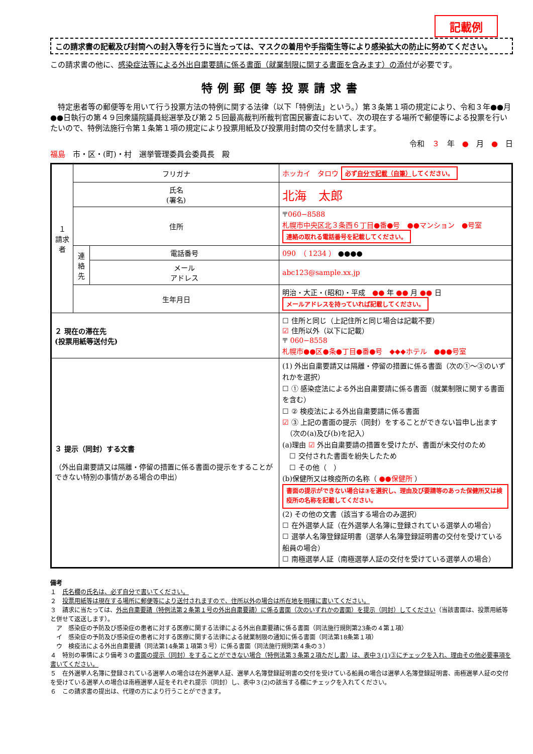記載例
この請求書の記載及び封筒への封入等を行うに当たっては、マスクの着用や手指衛生等により感染拡大の防止に努めてください。
この請求書の他に、感染症法等による外出自粛要請に係る書面（就業制限に関する書面を含みます）の添付が必要です。
特例郵便等投票請求書
　特定患者等の郵便等を用いて行う投票方法の特例に関する法律（以下「特例法」という。）第３条第１項の規定により、令和３年●●月●●日執行の第４９回衆議院議員総選挙及び第２５回最高裁判所裁判官国民審査において、次の現在する場所で郵便等による投票を行いたいので、特例法施行令第１条第１項の規定により投票用紙及び投票用封筒の交付を請求します。
令和　３　年　●　月　●　日
福島　市・区・(町)・村　選挙管理委員会委員長　殿
| １ 請求者 | フリガナ | | ホッカイ タロウ 必ず 自分で記載（自筆） してください。 |
| | 氏名 (署名) | | 北海 太郎 |
| | 住所 | | 〒 060−8588 札幌市中央区北３条西６丁目●番●号 ●●マンション ●号室 連絡の取れる電話番号を記載してください。 |
| | 連絡先 | 電話番号 | 090 （ 1234 ） ●●●● |
| | | メール アドレス | abc123@sample.xx.jp |
| | 生年月日 | | 明治・大正・(昭和)・平成 ●● 年 ●● 月 ●● 日 メールアドレスを持っていれば記載してください。 |
| ２ 現在の滞在先 (投票用紙等送付先) | | | ☐ 住所と同じ（上記住所と同じ場合は記載不要） ☑ 住所以外（以下に記載） 〒 060−8558 札幌市●●区●条●丁目●番●号 ◆◆◆ホテル ●●●号室 |
| ３ 提示（同封）する文書 （外出自粛要請又は隔離・停留の措置に係る書面の提示をすることができない特別の事情がある場合の申出） | | | (1) 外出自粛要請又は隔離・停留の措置に係る書面（次の①〜③のいずれかを選択） ☐ ① 感染症法による外出自粛要請に係る書面（就業制限に関する書面を含む） ☐ ② 検疫法による外出自粛要請に係る書面 ☑ ③ 上記の書面の提示（同封）をすることができない旨申し出ます （次の(a)及び(b)を記入） (a)理由 ☑ 外出自粛要請の措置を受けたが、書面が未交付のため ☐ 交付された書面を紛失したため ☐ その他（ ） (b)保健所又は検疫所の名称（ ●●保健所 ） 書面の提示ができない場合は③を選択し、理由及び要請等のあった保健所又は検疫所の名称を記載してください。 (2) その他の文書（該当する場合のみ選択） ☐ 在外選挙人証（在外選挙人名簿に登録されている選挙人の場合） ☐ 選挙人名簿登録証明書（選挙人名簿登録証明書の交付を受けている船員の場合） ☐ 南極選挙人証（南極選挙人証の交付を受けている選挙人の場合） |
備考
１　氏名欄の氏名は、必ず自分で書いてください。
２　投票用紙等は現在する場所に郵便等により送付されますので、住所以外の場合は所在地を明確に書いてください。
３　請求に当たっては、外出自粛要請（特例法第２条第１号の外出自粛要請）に係る書面（次のいずれかの書面）を提示（同封）してください（当該書面は、投票用紙等と併せて返送します）。
　ア　感染症の予防及び感染症の患者に対する医療に関する法律による外出自粛要請に係る書面（同法施行規則第23条の４第１項）
　イ　感染症の予防及び感染症の患者に対する医療に関する法律による就業制限の通知に係る書面（同法第18条第１項）
　ウ　検疫法による外出自粛要請（同法第14条第１項第３号）に係る書面（同法施行規則第４条の３）
４　特別の事情により備考３の書面の提示（同封）をすることができない場合（特例法第３条第２項ただし書）は、表中３(1)③にチェックを入れ、理由その他必要事項を書いてください。
５　在外選挙人名簿に登録されている選挙人の場合は在外選挙人証、選挙人名簿登録証明書の交付を受けている船員の場合は選挙人名簿登録証明書、南極選挙人証の交付を受けている選挙人の場合は南極選挙人証をそれぞれ提示（同封）し、表中３(2)の該当する欄にチェックを入れてください。
６　この請求書の提出は、代理の方により行うことができます。